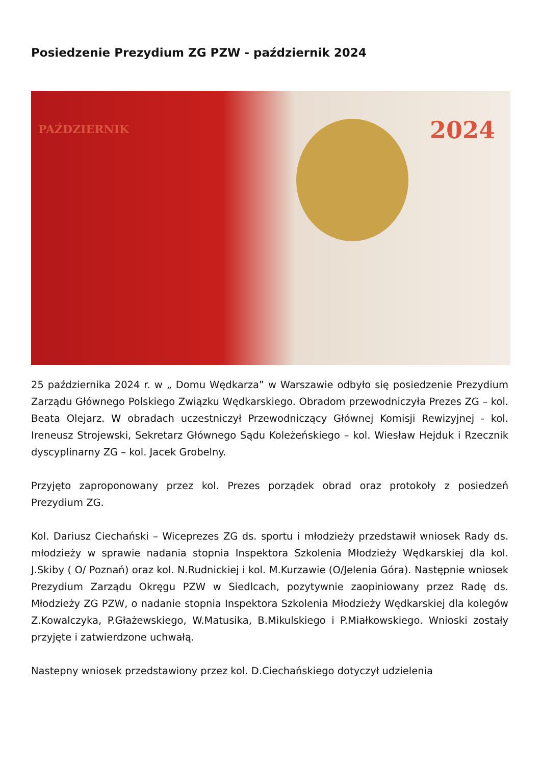Posiedzenie Prezydium ZG PZW - październik 2024
PAŹDZIERNIK 2024
25 października 2024 r. w „ Domu Wędkarza” w Warszawie odbyło się posiedzenie Prezydium Zarządu Głównego Polskiego Związku Wędkarskiego. Obradom przewodniczyła Prezes ZG – kol. Beata Olejarz. W obradach uczestniczył Przewodniczący Głównej Komisji Rewizyjnej - kol. Ireneusz Strojewski, Sekretarz Głównego Sądu Koleżeńskiego – kol. Wiesław Hejduk i Rzecznik dyscyplinarny ZG – kol. Jacek Grobelny.
Przyjęto zaproponowany przez kol. Prezes porządek obrad oraz protokoły z posiedzeń Prezydium ZG.
Kol. Dariusz Ciechański – Wiceprezes ZG ds. sportu i młodzieży przedstawił wniosek Rady ds. młodzieży w sprawie nadania stopnia Inspektora Szkolenia Młodzieży Wędkarskiej dla kol. J.Skiby ( O/ Poznań) oraz kol. N.Rudnickiej i kol. M.Kurzawie (O/Jelenia Góra). Następnie wniosek Prezydium Zarządu Okręgu PZW w Siedlcach, pozytywnie zaopiniowany przez Radę ds. Młodzieży ZG PZW, o nadanie stopnia Inspektora Szkolenia Młodzieży Wędkarskiej dla kolegów Z.Kowalczyka, P.Głażewskiego, W.Matusika, B.Mikulskiego i P.Miałkowskiego. Wnioski zostały przyjęte i zatwierdzone uchwałą.
Nastepny wniosek przedstawiony przez kol. D.Ciechańskiego dotyczył udzielenia